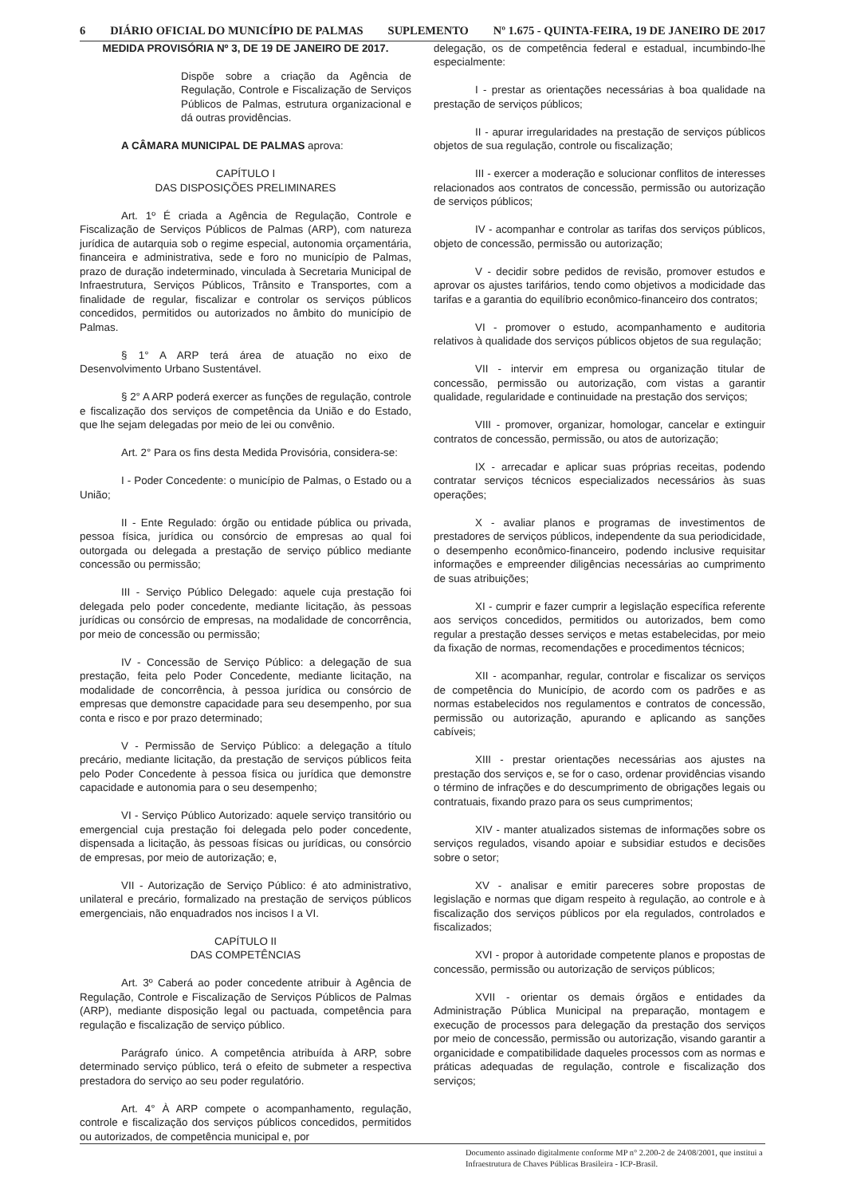6 DIÁRIO OFICIAL DO MUNICÍPIO DE PALMAS SUPLEMENTO Nº 1.675 - QUINTA-FEIRA, 19 DE JANEIRO DE 2017
MEDIDA PROVISÓRIA Nº 3, DE 19 DE JANEIRO DE 2017.
Dispõe sobre a criação da Agência de Regulação, Controle e Fiscalização de Serviços Públicos de Palmas, estrutura organizacional e dá outras providências.
A CÂMARA MUNICIPAL DE PALMAS aprova:
CAPÍTULO I
DAS DISPOSIÇÕES PRELIMINARES
Art. 1º É criada a Agência de Regulação, Controle e Fiscalização de Serviços Públicos de Palmas (ARP), com natureza jurídica de autarquia sob o regime especial, autonomia orçamentária, financeira e administrativa, sede e foro no município de Palmas, prazo de duração indeterminado, vinculada à Secretaria Municipal de Infraestrutura, Serviços Públicos, Trânsito e Transportes, com a finalidade de regular, fiscalizar e controlar os serviços públicos concedidos, permitidos ou autorizados no âmbito do município de Palmas.
§ 1° A ARP terá área de atuação no eixo de Desenvolvimento Urbano Sustentável.
§ 2° A ARP poderá exercer as funções de regulação, controle e fiscalização dos serviços de competência da União e do Estado, que lhe sejam delegadas por meio de lei ou convênio.
Art. 2° Para os fins desta Medida Provisória, considera-se:
I - Poder Concedente: o município de Palmas, o Estado ou a União;
II - Ente Regulado: órgão ou entidade pública ou privada, pessoa física, jurídica ou consórcio de empresas ao qual foi outorgada ou delegada a prestação de serviço público mediante concessão ou permissão;
III - Serviço Público Delegado: aquele cuja prestação foi delegada pelo poder concedente, mediante licitação, às pessoas jurídicas ou consórcio de empresas, na modalidade de concorrência, por meio de concessão ou permissão;
IV - Concessão de Serviço Público: a delegação de sua prestação, feita pelo Poder Concedente, mediante licitação, na modalidade de concorrência, à pessoa jurídica ou consórcio de empresas que demonstre capacidade para seu desempenho, por sua conta e risco e por prazo determinado;
V - Permissão de Serviço Público: a delegação a título precário, mediante licitação, da prestação de serviços públicos feita pelo Poder Concedente à pessoa física ou jurídica que demonstre capacidade e autonomia para o seu desempenho;
VI - Serviço Público Autorizado: aquele serviço transitório ou emergencial cuja prestação foi delegada pelo poder concedente, dispensada a licitação, às pessoas físicas ou jurídicas, ou consórcio de empresas, por meio de autorização; e,
VII - Autorização de Serviço Público: é ato administrativo, unilateral e precário, formalizado na prestação de serviços públicos emergenciais, não enquadrados nos incisos I a VI.
CAPÍTULO II
DAS COMPETÊNCIAS
Art. 3º Caberá ao poder concedente atribuir à Agência de Regulação, Controle e Fiscalização de Serviços Públicos de Palmas (ARP), mediante disposição legal ou pactuada, competência para regulação e fiscalização de serviço público.
Parágrafo único. A competência atribuída à ARP, sobre determinado serviço público, terá o efeito de submeter a respectiva prestadora do serviço ao seu poder regulatório.
Art. 4° À ARP compete o acompanhamento, regulação, controle e fiscalização dos serviços públicos concedidos, permitidos ou autorizados, de competência municipal e, por
delegação, os de competência federal e estadual, incumbindo-lhe especialmente:
I - prestar as orientações necessárias à boa qualidade na prestação de serviços públicos;
II - apurar irregularidades na prestação de serviços públicos objetos de sua regulação, controle ou fiscalização;
III - exercer a moderação e solucionar conflitos de interesses relacionados aos contratos de concessão, permissão ou autorização de serviços públicos;
IV - acompanhar e controlar as tarifas dos serviços públicos, objeto de concessão, permissão ou autorização;
V - decidir sobre pedidos de revisão, promover estudos e aprovar os ajustes tarifários, tendo como objetivos a modicidade das tarifas e a garantia do equilíbrio econômico-financeiro dos contratos;
VI - promover o estudo, acompanhamento e auditoria relativos à qualidade dos serviços públicos objetos de sua regulação;
VII - intervir em empresa ou organização titular de concessão, permissão ou autorização, com vistas a garantir qualidade, regularidade e continuidade na prestação dos serviços;
VIII - promover, organizar, homologar, cancelar e extinguir contratos de concessão, permissão, ou atos de autorização;
IX - arrecadar e aplicar suas próprias receitas, podendo contratar serviços técnicos especializados necessários às suas operações;
X - avaliar planos e programas de investimentos de prestadores de serviços públicos, independente da sua periodicidade, o desempenho econômico-financeiro, podendo inclusive requisitar informações e empreender diligências necessárias ao cumprimento de suas atribuições;
XI - cumprir e fazer cumprir a legislação específica referente aos serviços concedidos, permitidos ou autorizados, bem como regular a prestação desses serviços e metas estabelecidas, por meio da fixação de normas, recomendações e procedimentos técnicos;
XII - acompanhar, regular, controlar e fiscalizar os serviços de competência do Município, de acordo com os padrões e as normas estabelecidos nos regulamentos e contratos de concessão, permissão ou autorização, apurando e aplicando as sanções cabíveis;
XIII - prestar orientações necessárias aos ajustes na prestação dos serviços e, se for o caso, ordenar providências visando o término de infrações e do descumprimento de obrigações legais ou contratuais, fixando prazo para os seus cumprimentos;
XIV - manter atualizados sistemas de informações sobre os serviços regulados, visando apoiar e subsidiar estudos e decisões sobre o setor;
XV - analisar e emitir pareceres sobre propostas de legislação e normas que digam respeito à regulação, ao controle e à fiscalização dos serviços públicos por ela regulados, controlados e fiscalizados;
XVI - propor à autoridade competente planos e propostas de concessão, permissão ou autorização de serviços públicos;
XVII - orientar os demais órgãos e entidades da Administração Pública Municipal na preparação, montagem e execução de processos para delegação da prestação dos serviços por meio de concessão, permissão ou autorização, visando garantir a organicidade e compatibilidade daqueles processos com as normas e práticas adequadas de regulação, controle e fiscalização dos serviços;
Documento assinado digitalmente conforme MP n° 2.200-2 de 24/08/2001, que institui a Infraestrutura de Chaves Públicas Brasileira - ICP-Brasil.